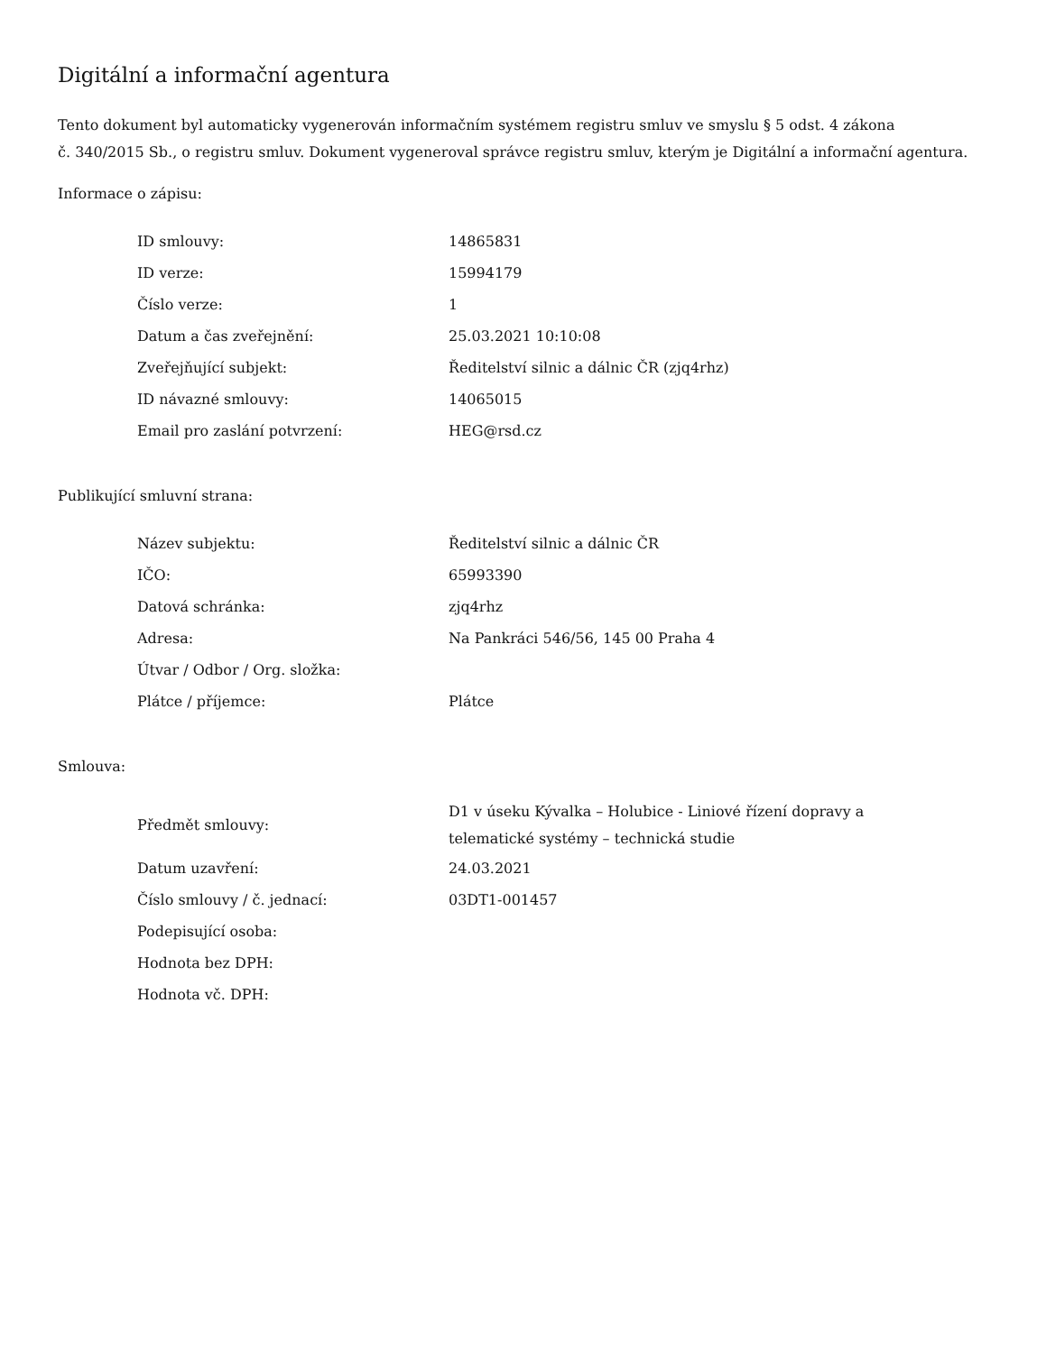Digitální a informační agentura
Tento dokument byl automaticky vygenerován informačním systémem registru smluv ve smyslu § 5 odst. 4 zákona
č. 340/2015 Sb., o registru smluv. Dokument vygeneroval správce registru smluv, kterým je Digitální a informační agentura.
Informace o zápisu:
| ID smlouvy: | 14865831 |
| ID verze: | 15994179 |
| Číslo verze: | 1 |
| Datum a čas zveřejnění: | 25.03.2021 10:10:08 |
| Zveřejňující subjekt: | Ředitelství silnic a dálnic ČR (zjq4rhz) |
| ID návazné smlouvy: | 14065015 |
| Email pro zaslání potvrzení: | HEG@rsd.cz |
Publikující smluvní strana:
| Název subjektu: | Ředitelství silnic a dálnic ČR |
| IČO: | 65993390 |
| Datová schránka: | zjq4rhz |
| Adresa: | Na Pankráci 546/56, 145 00 Praha 4 |
| Útvar / Odbor / Org. složka: | |
| Plátce / příjemce: | Plátce |
Smlouva:
| Předmět smlouvy: | D1 v úseku Kývalka – Holubice - Liniové řízení dopravy a telematické systémy – technická studie |
| Datum uzavření: | 24.03.2021 |
| Číslo smlouvy / č. jednací: | 03DT1-001457 |
| Podepisující osoba: | |
| Hodnota bez DPH: | |
| Hodnota vč. DPH: | |